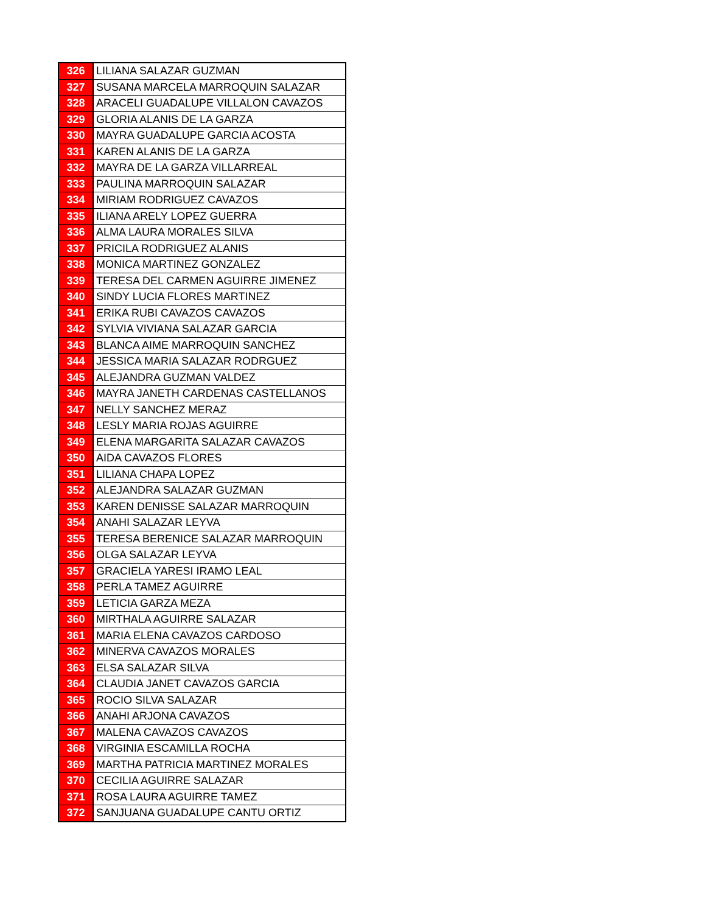| 326 | LILIANA SALAZAR GUZMAN |
| 327 | SUSANA MARCELA MARROQUIN SALAZAR |
| 328 | ARACELI GUADALUPE VILLALON CAVAZOS |
| 329 | GLORIA ALANIS DE LA GARZA |
| 330 | MAYRA GUADALUPE GARCIA ACOSTA |
| 331 | KAREN ALANIS DE LA GARZA |
| 332 | MAYRA DE LA GARZA VILLARREAL |
| 333 | PAULINA MARROQUIN SALAZAR |
| 334 | MIRIAM RODRIGUEZ CAVAZOS |
| 335 | ILIANA ARELY LOPEZ GUERRA |
| 336 | ALMA LAURA MORALES SILVA |
| 337 | PRICILA RODRIGUEZ ALANIS |
| 338 | MONICA MARTINEZ GONZALEZ |
| 339 | TERESA DEL CARMEN AGUIRRE JIMENEZ |
| 340 | SINDY LUCIA FLORES MARTINEZ |
| 341 | ERIKA RUBI CAVAZOS CAVAZOS |
| 342 | SYLVIA VIVIANA SALAZAR GARCIA |
| 343 | BLANCA AIME MARROQUIN SANCHEZ |
| 344 | JESSICA MARIA SALAZAR RODRGUEZ |
| 345 | ALEJANDRA GUZMAN VALDEZ |
| 346 | MAYRA JANETH CARDENAS CASTELLANOS |
| 347 | NELLY SANCHEZ MERAZ |
| 348 | LESLY MARIA ROJAS AGUIRRE |
| 349 | ELENA MARGARITA SALAZAR CAVAZOS |
| 350 | AIDA CAVAZOS FLORES |
| 351 | LILIANA CHAPA LOPEZ |
| 352 | ALEJANDRA SALAZAR GUZMAN |
| 353 | KAREN DENISSE SALAZAR MARROQUIN |
| 354 | ANAHI SALAZAR LEYVA |
| 355 | TERESA BERENICE SALAZAR MARROQUIN |
| 356 | OLGA SALAZAR LEYVA |
| 357 | GRACIELA YARESI IRAMO LEAL |
| 358 | PERLA TAMEZ AGUIRRE |
| 359 | LETICIA GARZA MEZA |
| 360 | MIRTHALA AGUIRRE SALAZAR |
| 361 | MARIA ELENA CAVAZOS CARDOSO |
| 362 | MINERVA CAVAZOS MORALES |
| 363 | ELSA SALAZAR SILVA |
| 364 | CLAUDIA JANET CAVAZOS GARCIA |
| 365 | ROCIO SILVA SALAZAR |
| 366 | ANAHI ARJONA CAVAZOS |
| 367 | MALENA CAVAZOS CAVAZOS |
| 368 | VIRGINIA ESCAMILLA ROCHA |
| 369 | MARTHA PATRICIA MARTINEZ MORALES |
| 370 | CECILIA AGUIRRE SALAZAR |
| 371 | ROSA LAURA AGUIRRE TAMEZ |
| 372 | SANJUANA GUADALUPE CANTU ORTIZ |